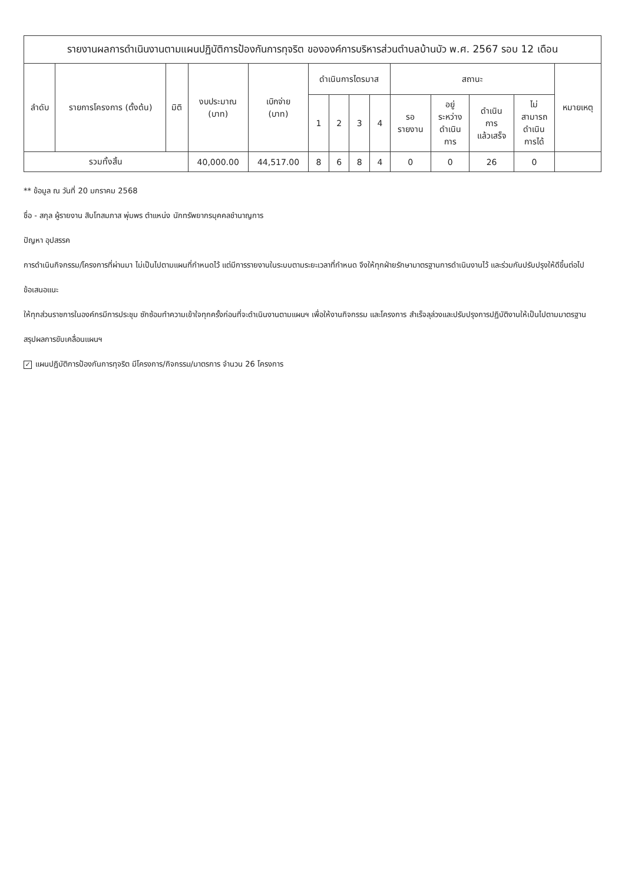รายงานผลการดำเนินงานตามแผนปฏิบัติการป้องกันการทุจริต ขององค์การบริหารส่วนตำบลบ้านบัว พ.ศ. 2567 รอบ 12 เดือน
| ลำดับ | รายการโครงการ (ตั้งต้น) | มิติ | งบประมาณ (บาท) | เบิกจ่าย (บาท) | ดำเนินการไตรมาส | | | | สถานะ | | | | หมายเหตุ |
| --- | --- | --- | --- | --- | --- | --- | --- | --- | --- | --- | --- | --- | --- |
| | | | | | 1 | 2 | 3 | 4 | รอ รายงาน | อยู่ ระหว่าง ดำเนิน การ | ดำเนิน การ แล้วเสร็จ | ไม่ สามารถ ดำเนิน การได้ | |
| รวมทั้งสิ้น | | | 40,000.00 | 44,517.00 | 8 | 6 | 8 | 4 | 0 | 0 | 26 | 0 | |
** ข้อมูล ณ วันที่ 20 มกราคม 2568
ชื่อ - สกุล ผู้รายงาน สิบโทสมภาส พุ่มพร ตำแหน่ง นักทรัพยากรบุคคลชำนาญการ
ปัญหา อุปสรรค
การดำเนินกิจกรรม/โครงการที่ผ่านมา ไม่เป็นไปตามแผนที่กำหนดไว้ แต่มีการรายงานในระบบตามระยะเวลาที่กำหนด จึงให้ทุกฝ่ายรักษามาตรฐานการดำเนินงานไว้ และร่วมกันปรับปรุงให้ดีขึ้นต่อไป
ข้อเสนอแนะ
ให้ทุกส่วนราชการในองค์กรมีการประชุม ซักซ้อมทำความเข้าใจทุกครั้งก่อนที่จะดำเนินงานตามแผนฯ เพื่อให้งานกิจกรรม และโครงการ สำเร็จลุล่วงและปรับปรุงการปฏิบัติงานให้เป็นไปตามมาตรฐาน
สรุปผลการขับเคลื่อนแผนฯ
✓ แผนปฏิบัติการป้องกันการทุจริต มีโครงการ/กิจกรรม/มาตรการ จำนวน 26 โครงการ